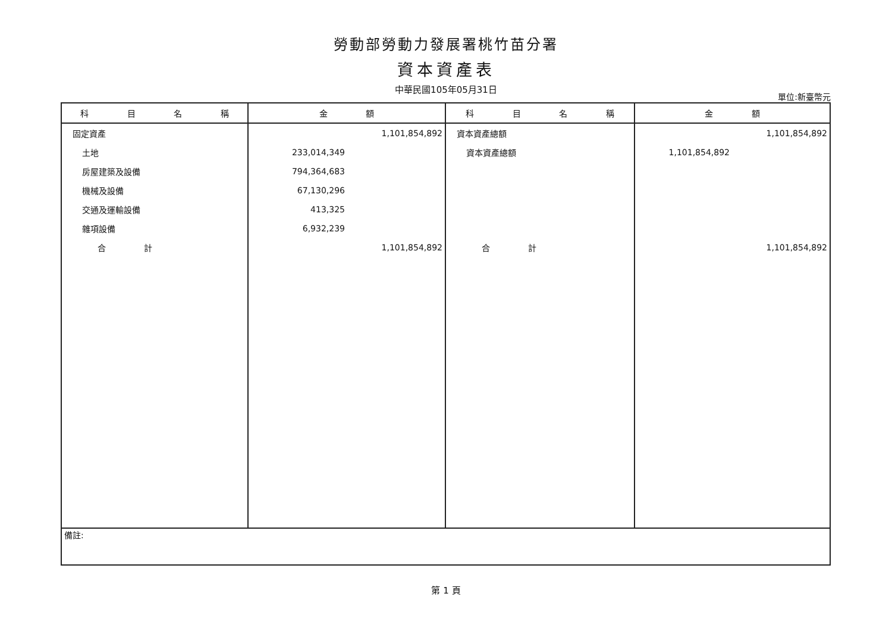勞動部勞動力發展署桃竹苗分署
資本資產表
中華民國105年05月31日
單位:新臺幣元
| 科 目 名 稱 | 金 額 | 科 目 名 稱 | 金 額 |
| --- | --- | --- | --- |
| 固定資產 | 1,101,854,892 | 資本資產總額 | 1,101,854,892 |
| 土地 | 233,014,349 | 資本資產總額 | 1,101,854,892 |
| 房屋建築及設備 | 794,364,683 | | |
| 機械及設備 | 67,130,296 | | |
| 交通及運輸設備 | 413,325 | | |
| 雜項設備 | 6,932,239 | | |
| 合 計 | 1,101,854,892 | 合 計 | 1,101,854,892 |
| 備註: | | | |
第 1 頁